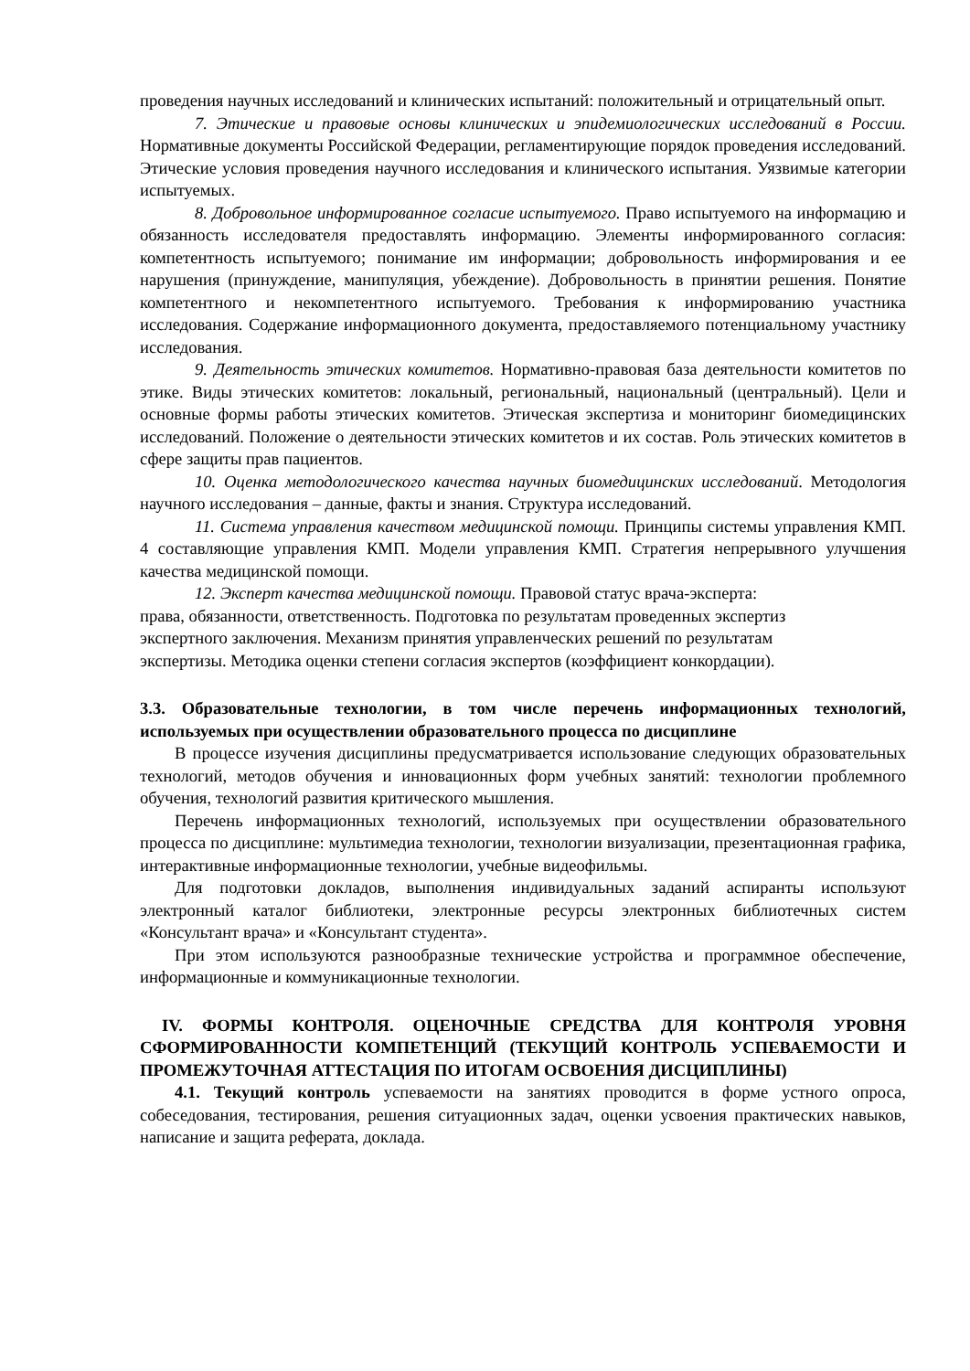проведения научных исследований и клинических испытаний: положительный и отрицательный опыт.
7. Этические и правовые основы клинических и эпидемиологических исследований в России. Нормативные документы Российской Федерации, регламентирующие порядок проведения исследований. Этические условия проведения научного исследования и клинического испытания. Уязвимые категории испытуемых.
8. Добровольное информированное согласие испытуемого. Право испытуемого на информацию и обязанность исследователя предоставлять информацию. Элементы информированного согласия: компетентность испытуемого; понимание им информации; добровольность информирования и ее нарушения (принуждение, манипуляция, убеждение). Добровольность в принятии решения. Понятие компетентного и некомпетентного испытуемого. Требования к информированию участника исследования. Содержание информационного документа, предоставляемого потенциальному участнику исследования.
9. Деятельность этических комитетов. Нормативно-правовая база деятельности комитетов по этике. Виды этических комитетов: локальный, региональный, национальный (центральный). Цели и основные формы работы этических комитетов. Этическая экспертиза и мониторинг биомедицинских исследований. Положение о деятельности этических комитетов и их состав. Роль этических комитетов в сфере защиты прав пациентов.
10. Оценка методологического качества научных биомедицинских исследований. Методология научного исследования – данные, факты и знания. Структура исследований.
11. Система управления качеством медицинской помощи. Принципы системы управления КМП. 4 составляющие управления КМП. Модели управления КМП. Стратегия непрерывного улучшения качества медицинской помощи.
12. Эксперт качества медицинской помощи. Правовой статус врача-эксперта:
права, обязанности, ответственность. Подготовка по результатам проведенных экспертиз
экспертного заключения. Механизм принятия управленческих решений по результатам
экспертизы. Методика оценки степени согласия экспертов (коэффициент конкордации).
3.3. Образовательные технологии, в том числе перечень информационных технологий, используемых при осуществлении образовательного процесса по дисциплине
В процессе изучения дисциплины предусматривается использование следующих образовательных технологий, методов обучения и инновационных форм учебных занятий: технологии проблемного обучения, технологий развития критического мышления.
Перечень информационных технологий, используемых при осуществлении образовательного процесса по дисциплине: мультимедиа технологии, технологии визуализации, презентационная графика, интерактивные информационные технологии, учебные видеофильмы.
Для подготовки докладов, выполнения индивидуальных заданий аспиранты используют электронный каталог библиотеки, электронные ресурсы электронных библиотечных систем «Консультант врача» и «Консультант студента».
При этом используются разнообразные технические устройства и программное обеспечение, информационные и коммуникационные технологии.
IV. ФОРМЫ КОНТРОЛЯ. ОЦЕНОЧНЫЕ СРЕДСТВА ДЛЯ КОНТРОЛЯ УРОВНЯ СФОРМИРОВАННОСТИ КОМПЕТЕНЦИЙ (ТЕКУЩИЙ КОНТРОЛЬ УСПЕВАЕМОСТИ И ПРОМЕЖУТОЧНАЯ АТТЕСТАЦИЯ ПО ИТОГАМ ОСВОЕНИЯ ДИСЦИПЛИНЫ)
4.1. Текущий контроль успеваемости на занятиях проводится в форме устного опроса, собеседования, тестирования, решения ситуационных задач, оценки усвоения практических навыков, написание и защита реферата, доклада.